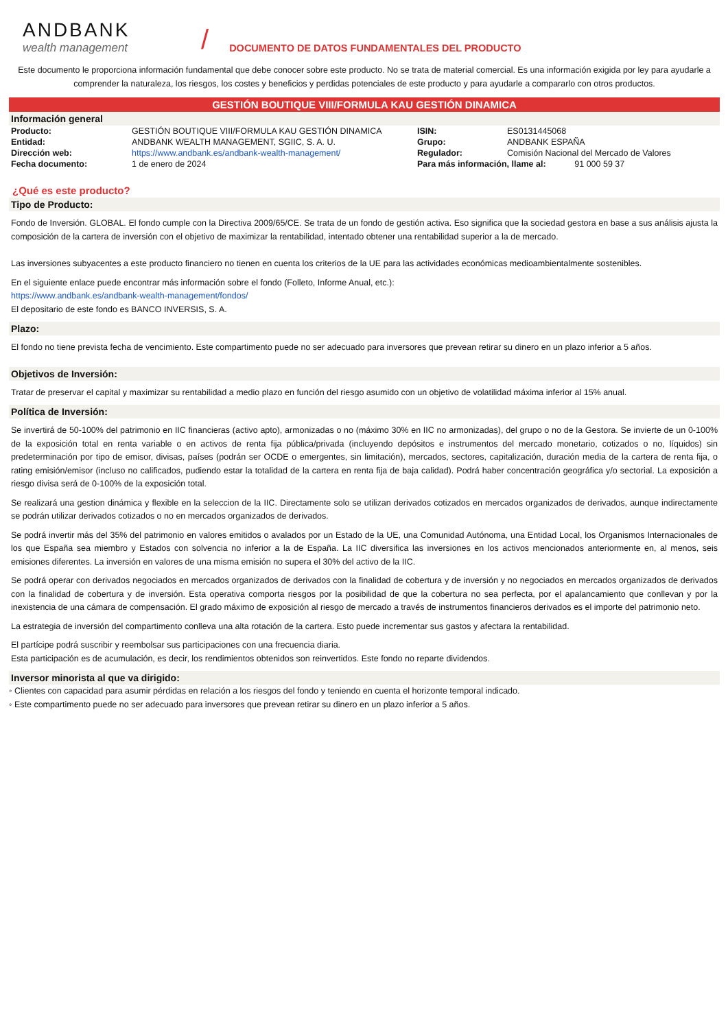ANDBANK
wealth management
/
DOCUMENTO DE DATOS FUNDAMENTALES DEL PRODUCTO
Este documento le proporciona información fundamental que debe conocer sobre este producto. No se trata de material comercial. Es una información exigida por ley para ayudarle a comprender la naturaleza, los riesgos, los costes y beneficios y perdidas potenciales de este producto y para ayudarle a compararlo con otros productos.
GESTIÓN BOUTIQUE VIII/FORMULA KAU GESTIÓN DINAMICA
Información general
| Producto: | GESTIÓN BOUTIQUE VIII/FORMULA KAU GESTIÓN DINAMICA | ISIN: | ES0131445068 |
| Entidad: | ANDBANK WEALTH MANAGEMENT, SGIIC, S. A. U. | Grupo: | ANDBANK ESPAÑA |
| Dirección web: | https://www.andbank.es/andbank-wealth-management/ | Regulador: | Comisión Nacional del Mercado de Valores |
| Fecha documento: | 1 de enero de 2024 | Para más información, llame al: 91 000 59 37 | |
¿Qué es este producto?
Tipo de Producto:
Fondo de Inversión. GLOBAL. El fondo cumple con la Directiva 2009/65/CE. Se trata de un fondo de gestión activa. Eso significa que la sociedad gestora en base a sus análisis ajusta la composición de la cartera de inversión con el objetivo de maximizar la rentabilidad, intentado obtener una rentabilidad superior a la de mercado.
Las inversiones subyacentes a este producto financiero no tienen en cuenta los criterios de la UE para las actividades económicas medioambientalmente sostenibles.
En el siguiente enlace puede encontrar más información sobre el fondo (Folleto, Informe Anual, etc.):
https://www.andbank.es/andbank-wealth-management/fondos/
El depositario de este fondo es BANCO INVERSIS, S. A.
Plazo:
El fondo no tiene prevista fecha de vencimiento. Este compartimento puede no ser adecuado para inversores que prevean retirar su dinero en un plazo inferior a 5 años.
Objetivos de Inversión:
Tratar de preservar el capital y maximizar su rentabilidad a medio plazo en función del riesgo asumido con un objetivo de volatilidad máxima inferior al 15% anual.
Política de Inversión:
Se invertirá de 50-100% del patrimonio en IIC financieras (activo apto), armonizadas o no (máximo 30% en IIC no armonizadas), del grupo o no de la Gestora. Se invierte de un 0-100% de la exposición total en renta variable o en activos de renta fija pública/privada (incluyendo depósitos e instrumentos del mercado monetario, cotizados o no, líquidos) sin predeterminación por tipo de emisor, divisas, países (podrán ser OCDE o emergentes, sin limitación), mercados, sectores, capitalización, duración media de la cartera de renta fija, o rating emisión/emisor (incluso no calificados, pudiendo estar la totalidad de la cartera en renta fija de baja calidad). Podrá haber concentración geográfica y/o sectorial. La exposición a riesgo divisa será de 0-100% de la exposición total.
Se realizará una gestion dinámica y flexible en la seleccion de la IIC. Directamente solo se utilizan derivados cotizados en mercados organizados de derivados, aunque indirectamente se podrán utilizar derivados cotizados o no en mercados organizados de derivados.
Se podrá invertir más del 35% del patrimonio en valores emitidos o avalados por un Estado de la UE, una Comunidad Autónoma, una Entidad Local, los Organismos Internacionales de los que España sea miembro y Estados con solvencia no inferior a la de España. La IIC diversifica las inversiones en los activos mencionados anteriormente en, al menos, seis emisiones diferentes. La inversión en valores de una misma emisión no supera el 30% del activo de la IIC.
Se podrá operar con derivados negociados en mercados organizados de derivados con la finalidad de cobertura y de inversión y no negociados en mercados organizados de derivados con la finalidad de cobertura y de inversión. Esta operativa comporta riesgos por la posibilidad de que la cobertura no sea perfecta, por el apalancamiento que conllevan y por la inexistencia de una cámara de compensación. El grado máximo de exposición al riesgo de mercado a través de instrumentos financieros derivados es el importe del patrimonio neto.
La estrategia de inversión del compartimento conlleva una alta rotación de la cartera. Esto puede incrementar sus gastos y afectara la rentabilidad.
El partícipe podrá suscribir y reembolsar sus participaciones con una frecuencia diaria.
Esta participación es de acumulación, es decir, los rendimientos obtenidos son reinvertidos. Este fondo no reparte dividendos.
Inversor minorista al que va dirigido:
◦ Clientes con capacidad para asumir pérdidas en relación a los riesgos del fondo y teniendo en cuenta el horizonte temporal indicado.
◦ Este compartimento puede no ser adecuado para inversores que prevean retirar su dinero en un plazo inferior a 5 años.